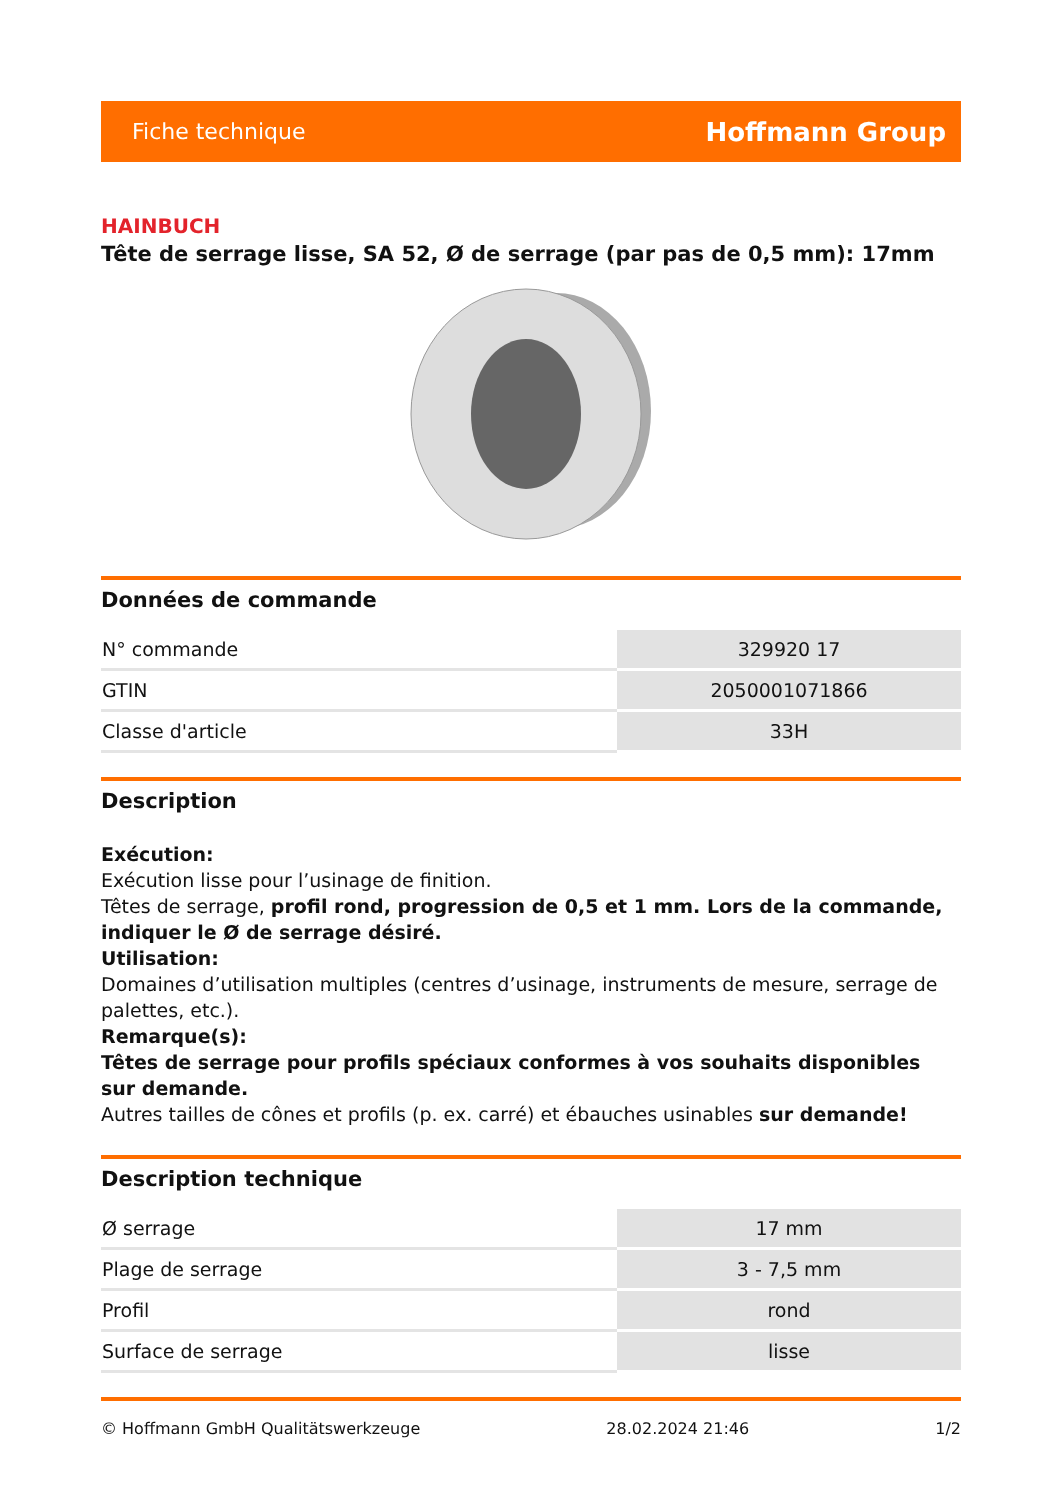Fiche technique Hoffmann Group
HAINBUCH
Tête de serrage lisse, SA 52, Ø de serrage (par pas de 0,5 mm): 17mm
Données de commande
| N° commande | 329920 17 |
| GTIN | 2050001071866 |
| Classe d'article | 33H |
Description
Exécution:
Exécution lisse pour l’usinage de finition.
Têtes de serrage, profil rond, progression de 0,5 et 1 mm. Lors de la commande, indiquer le Ø de serrage désiré.
Utilisation:
Domaines d’utilisation multiples (centres d’usinage, instruments de mesure, serrage de palettes, etc.).
Remarque(s):
Têtes de serrage pour profils spéciaux conformes à vos souhaits disponibles sur demande.
Autres tailles de cônes et profils (p. ex. carré) et ébauches usinables sur demande!
Description technique
| Ø serrage | 17 mm |
| Plage de serrage | 3 - 7,5 mm |
| Profil | rond |
| Surface de serrage | lisse |
© Hoffmann GmbH Qualitätswerkzeuge 28.02.2024 21:46 1/2